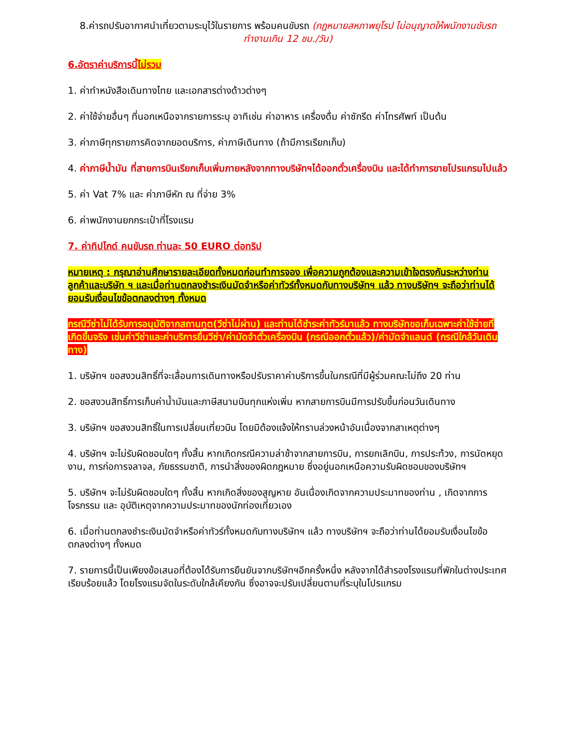8.ค่ารถปรับอากาศนำเที่ยวตามระบุไว้ในรายการ พร้อมคนขับรถ (กฎหมายสหภาพยุโรป ไม่อนุญาตให้พนักงานขับรถทำงานเกิน 12 ชม./วัน)
6.อัตราค่าบริการนี้ไม่รวม
1. ค่าทำหนังสือเดินทางไทย และเอกสารต่างด้าวต่างๆ
2. ค่าใช้จ่ายอื่นๆ ที่นอกเหนือจากรายการระบุ อาทิเช่น ค่าอาหาร เครื่องดื่ม ค่าซักรีด ค่าโทรศัพท์ เป็นต้น
3. ค่าภาษีทุกรายการคิดจากยอดบริการ, ค่าภาษีเดินทาง (ถ้ามีการเรียกเก็บ)
4. ค่าภาษีน้ำมัน ที่สายการบินเรียกเก็บเพิ่มภายหลังจากทางบริษัทฯได้ออกตั๋วเครื่องบิน และได้ทำการขายโปรแกรมไปแล้ว
5. ค่า Vat 7% และ ค่าภาษีหัก ณ ที่จ่าย 3%
6. ค่าพนักงานยกกระเป๋าที่โรงแรม
7. ค่าทิปไกด์ คนขับรถ ท่านละ 50 EURO ต่อทริป
หมายเหตุ : กรุณาอ่านศึกษารายละเอียดทั้งหมดก่อนทำการจอง เพื่อความถูกต้องและความเข้าใจตรงกันระหว่างท่านลูกค้าและบริษัท ฯ และเมื่อท่านตกลงชำระเงินมัดจำหรือค่าทัวร์ทั้งหมดกับทางบริษัทฯ แล้ว ทางบริษัทฯ จะถือว่าท่านได้ยอมรับเงื่อนไขข้อตกลงต่างๆ ทั้งหมด
กรณีวีซ่าไม่ได้รับการอนุมัติจากสถานทูต(วีซ่าไม่ผ่าน) และท่านได้ชำระค่าทัวร์มาแล้ว ทางบริษัทขอเก็บเฉพาะค่าใช้จ่ายที่เกิดขึ้นจริง เช่นค่าวีซ่าและค่าบริการยื่นวีซ่า/ค่ามัดจำตั๋วเครื่องบิน (กรณีออกตั๋วแล้ว)/ค่ามัดจำแลนด์ (กรณีใกล้วันเดินทาง)
1. บริษัทฯ ขอสงวนสิทธิ์ที่จะเลื่อนการเดินทางหรือปรับราคาค่าบริการขึ้นในกรณีที่มีผู้ร่วมคณะไม่ถึง 20 ท่าน
2. ขอสงวนสิทธิ์การเก็บค่าน้ำมันและภาษีสนามบินทุกแห่งเพิ่ม หากสายการบินมีการปรับขึ้นก่อนวันเดินทาง
3. บริษัทฯ ขอสงวนสิทธิ์ในการเปลี่ยนเที่ยวบิน โดยมิต้องแจ้งให้ทราบล่วงหน้าอันเนื่องจากสาเหตุต่างๆ
4. บริษัทฯ จะไม่รับผิดชอบใดๆ ทั้งสิ้น หากเกิดกรณีความล่าช้าจากสายการบิน, การยกเลิกบิน, การประท้วง, การนัดหยุดงาน, การก่อการจลาจล, ภัยธรรมชาติ, การนำสิ่งของผิดกฎหมาย ซึ่งอยู่นอกเหนือความรับผิดชอบของบริษัทฯ
5. บริษัทฯ จะไม่รับผิดชอบใดๆ ทั้งสิ้น หากเกิดสิ่งของสูญหาย อันเนื่องเกิดจากความประมาทของท่าน , เกิดจากการโจรกรรม และ อุบัติเหตุจากความประมาทของนักท่องเที่ยวเอง
6. เมื่อท่านตกลงชำระเงินมัดจำหรือค่าทัวร์ทั้งหมดกับทางบริษัทฯ แล้ว ทางบริษัทฯ จะถือว่าท่านได้ยอมรับเงื่อนไขข้อตกลงต่างๆ ทั้งหมด
7. รายการนี้เป็นเพียงข้อเสนอที่ต้องได้รับการยืนยันจากบริษัทฯอีกครั้งหนึ่ง หลังจากได้สำรองโรงแรมที่พักในต่างประเทศเรียบร้อยแล้ว โดยโรงแรมจัดในระดับใกล้เคียงกัน ซึ่งอาจจะปรับเปลี่ยนตามที่ระบุในโปรแกรม